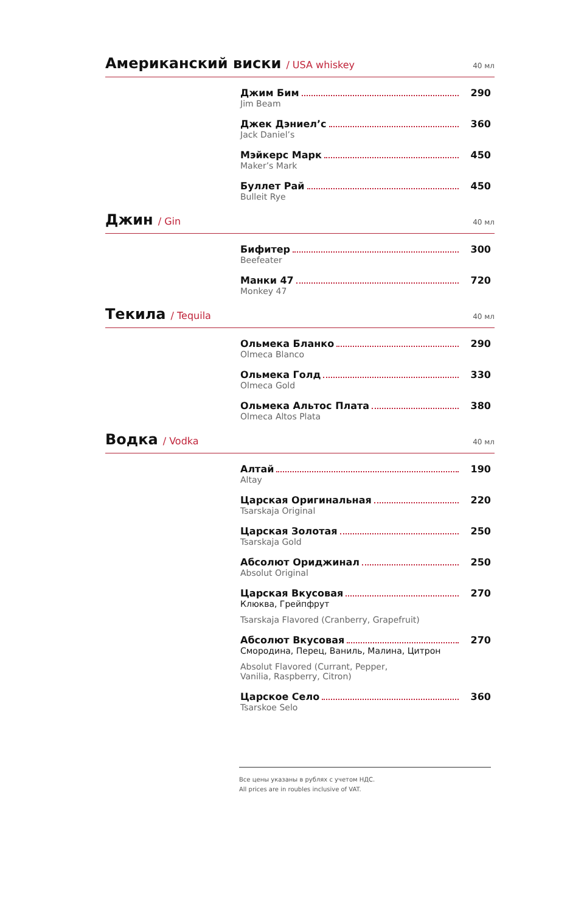Американский виски / USA whiskey 40 мл
Джим Бим 290
Jim Beam
Джек Дэниел’с 360
Jack Daniel’s
Мэйкерс Марк 450
Maker’s Mark
Буллет Рай 450
Bulleit Rye
Джин / Gin 40 мл
Бифитер 300
Beefeater
Манки 47 720
Monkey 47
Текила / Tequila 40 мл
Ольмека Бланко 290
Olmeca Blanco
Ольмека Голд 330
Olmeca Gold
Ольмека Альтос Плата 380
Olmeca Altos Plata
Водка / Vodka 40 мл
Алтай 190
Altay
Царская Оригинальная 220
Tsarskaja Original
Царская Золотая 250
Tsarskaja Gold
Абсолют Ориджинал 250
Absolut Original
Царская Вкусовая 270
Клюква, Грейпфрут
Tsarskaja Flavored (Cranberry, Grapefruit)
Абсолют Вкусовая 270
Смородина, Перец, Ваниль, Малина, Цитрон
Absolut Flavored (Currant, Pepper,
Vanilia, Raspberry, Citron)
Царское Село 360
Tsarskoe Selo
Все цены указаны в рублях с учетом НДС.
All prices are in roubles inclusive of VAT.